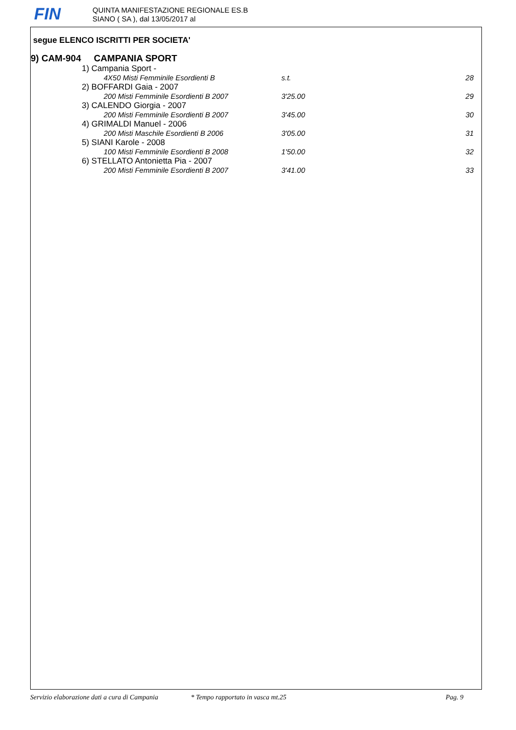FIN
QUINTA MANIFESTAZIONE REGIONALE ES.B
SIANO ( SA ), dal 13/05/2017 al
segue ELENCO ISCRITTI PER SOCIETA'
9) CAM-904 CAMPANIA SPORT
| 1) Campania Sport - | | | |
| | 4X50 Misti Femminile Esordienti B | s.t. | 28 |
| 2) BOFFARDI Gaia - 2007 | | | |
| | 200 Misti Femminile Esordienti B 2007 | 3'25.00 | 29 |
| 3) CALENDO Giorgia - 2007 | | | |
| | 200 Misti Femminile Esordienti B 2007 | 3'45.00 | 30 |
| 4) GRIMALDI Manuel - 2006 | | | |
| | 200 Misti Maschile Esordienti B 2006 | 3'05.00 | 31 |
| 5) SIANI Karole - 2008 | | | |
| | 100 Misti Femminile Esordienti B 2008 | 1'50.00 | 32 |
| 6) STELLATO Antonietta Pia - 2007 | | | |
| | 200 Misti Femminile Esordienti B 2007 | 3'41.00 | 33 |
Servizio elaborazione dati a cura di Campania * Tempo rapportato in vasca mt.25 Pag. 9